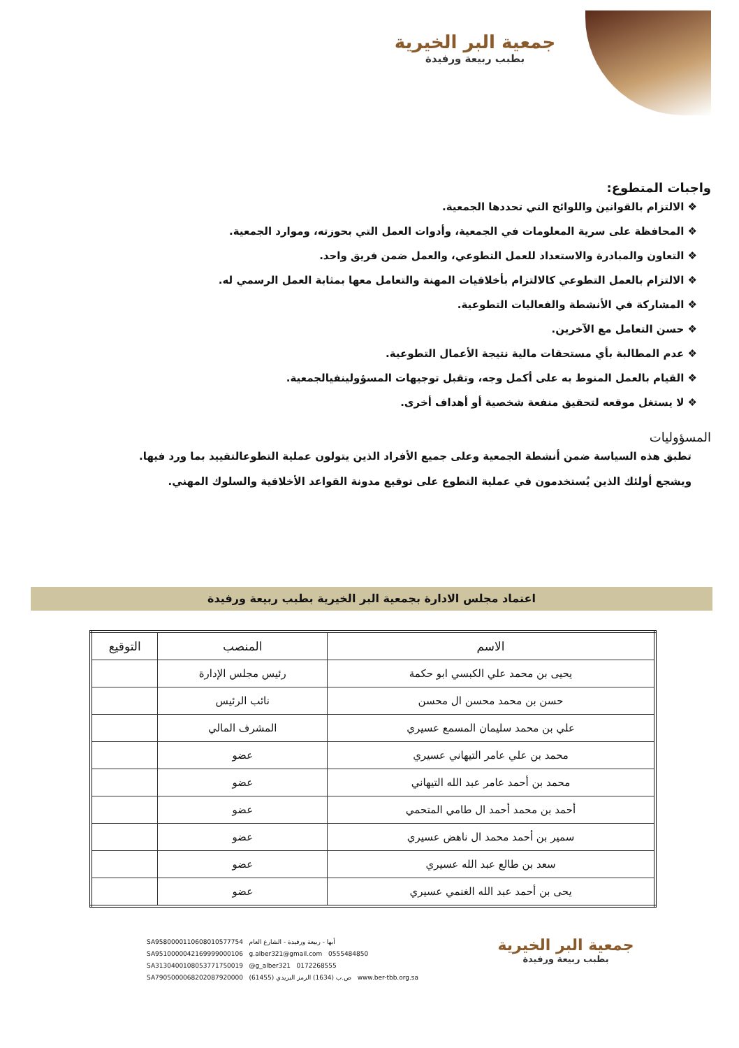جمعية البر الخيرية
بطبب ربيعة ورفيدة
واجبات المتطوع:
❖ الالتزام بالقوانين واللوائح التي تحددها الجمعية.
❖ المحافظة على سرية المعلومات في الجمعية، وأدوات العمل التي بحوزته، وموارد الجمعية.
❖ التعاون والمبادرة والاستعداد للعمل التطوعي، والعمل ضمن فريق واحد.
❖ الالتزام بالعمل التطوعي كالالتزام بأخلاقيات المهنة والتعامل معها بمثابة العمل الرسمي له.
❖ المشاركة في الأنشطة والفعاليات التطوعية.
❖ حسن التعامل مع الآخرين.
❖ عدم المطالبة بأي مستحقات مالية نتيجة الأعمال التطوعية.
❖ القيام بالعمل المنوط به على أكمل وجه، وتقبل توجيهات المسؤولينفيالجمعية.
❖ لا يستغل موقعه لتحقيق منفعة شخصية أو أهداف أخرى.
المسؤوليات
تطبق هذه السياسة ضمن أنشطة الجمعية وعلى جميع الأفراد الذين يتولون عملية التطوعالتقييد بما ورد فيها.
ويشجع أولئك الذين يُستخدمون في عملية التطوع على توقيع مدونة القواعد الأخلاقية والسلوك المهني.
اعتماد مجلس الادارة بجمعية البر الخيرية بطبب ربيعة ورفيدة
| الاسم | المنصب | التوقيع |
| --- | --- | --- |
| يحيى بن محمد علي الكبسي ابو حكمة | رئيس مجلس الإدارة | |
| حسن بن محمد محسن ال محسن | نائب الرئيس | |
| علي بن محمد سليمان المسمع عسيري | المشرف المالي | |
| محمد بن علي عامر التيهاني عسيري | عضو | |
| محمد بن أحمد عامر عبد الله التيهاني | عضو | |
| أحمد بن محمد أحمد ال طامي المتحمي | عضو | |
| سمير بن أحمد محمد ال ناهض عسيري | عضو | |
| سعد بن طالع عبد الله عسيري | عضو | |
| يحى بن أحمد عبد الله الغنمي عسيري | عضو | |
SA9580000110608010577754 أبها - ربيعة ورفيدة - الشارع العام
SA9510000042169999000106 g.alber321@gmail.com 0555484850
SA3130400108053771750019 @g_alber321 0172268555
SA7905000068202087920000 ص.ب (1634) الرمز البريدي (61455) www.ber-tbb.org.sa
جمعية البر الخيرية
بطبب ربيعة ورفيدة